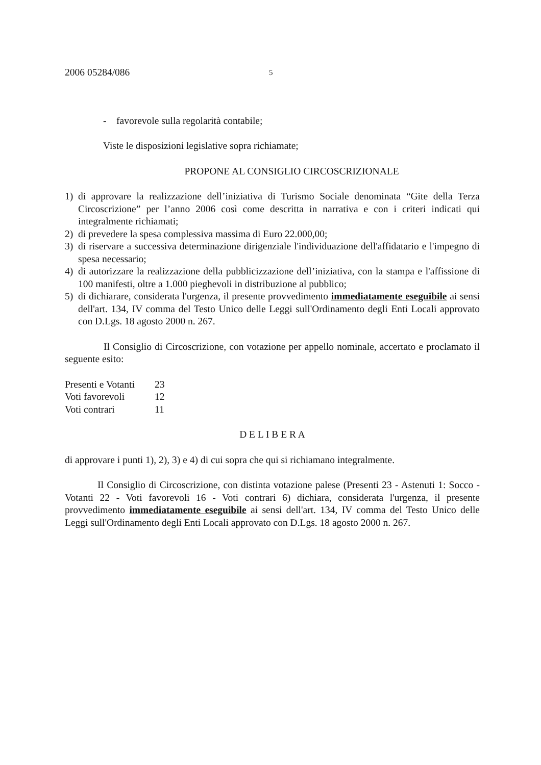2006 05284/086
5
- favorevole sulla regolarità contabile;
Viste le disposizioni legislative sopra richiamate;
PROPONE AL CONSIGLIO CIRCOSCRIZIONALE
1) di approvare la realizzazione dell’iniziativa di Turismo Sociale denominata “Gite della Terza Circoscrizione” per l’anno 2006 così come descritta in narrativa e con i criteri indicati qui integralmente richiamati;
2) di prevedere la spesa complessiva massima di Euro 22.000,00;
3) di riservare a successiva determinazione dirigenziale l'individuazione dell'affidatario e l'impegno di spesa necessario;
4) di autorizzare la realizzazione della pubblicizzazione dell’iniziativa, con la stampa e l'affissione di 100 manifesti, oltre a 1.000 pieghevoli in distribuzione al pubblico;
5) di dichiarare, considerata l'urgenza, il presente provvedimento immediatamente eseguibile ai sensi dell'art. 134, IV comma del Testo Unico delle Leggi sull'Ordinamento degli Enti Locali approvato con D.Lgs. 18 agosto 2000 n. 267.
Il Consiglio di Circoscrizione, con votazione per appello nominale, accertato e proclamato il seguente esito:
| Presenti e Votanti | 23 |
| Voti favorevoli | 12 |
| Voti contrari | 11 |
D E L I B E R A
di approvare i punti 1), 2), 3) e 4) di cui sopra che qui si richiamano integralmente.
Il Consiglio di Circoscrizione, con distinta votazione palese (Presenti 23 - Astenuti 1: Socco - Votanti 22 - Voti favorevoli 16 - Voti contrari 6) dichiara, considerata l'urgenza, il presente provvedimento immediatamente eseguibile ai sensi dell'art. 134, IV comma del Testo Unico delle Leggi sull'Ordinamento degli Enti Locali approvato con D.Lgs. 18 agosto 2000 n. 267.